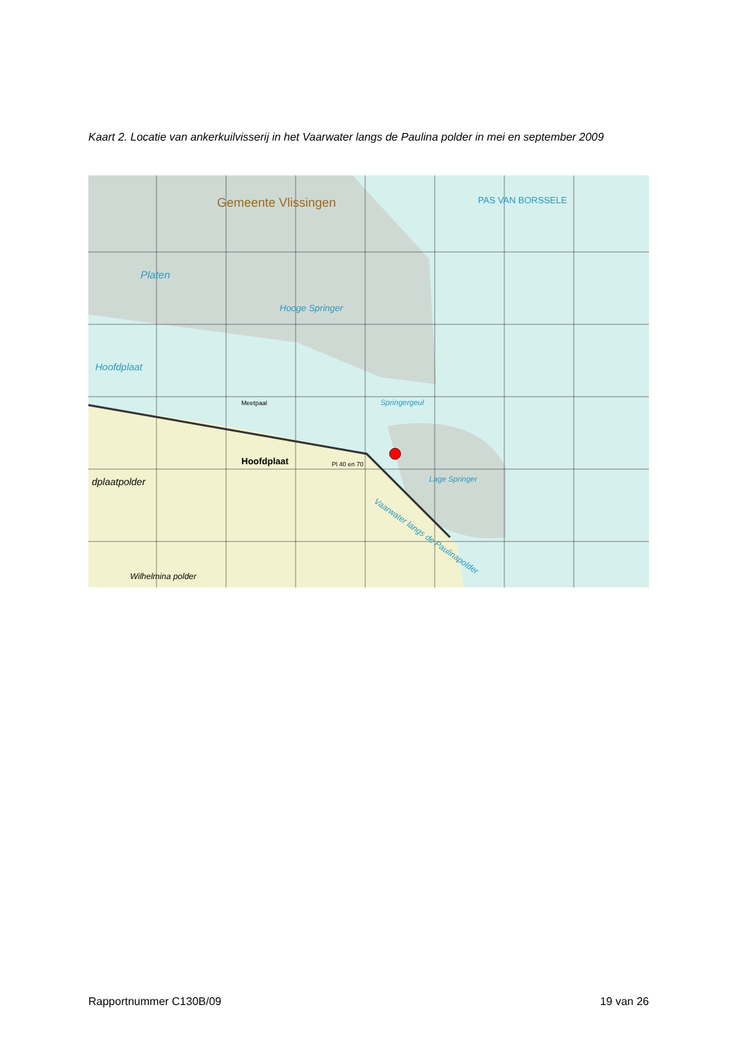Kaart 2. Locatie van ankerkuilvisserij in het Vaarwater langs de Paulina polder in mei en september 2009
Gemeente Vlissingen
Platen
Hooge Springer
Hoofdplaat
Springergeul
Lage Springer
PAS VAN BORSSELE
Hoofdplaat
Meetpaal
Pl 40 en 70
dplaatpolder
Wilhelmina polder
Vaarwater langs de Paulinapolder
Rapportnummer C130B/09 19 van 26